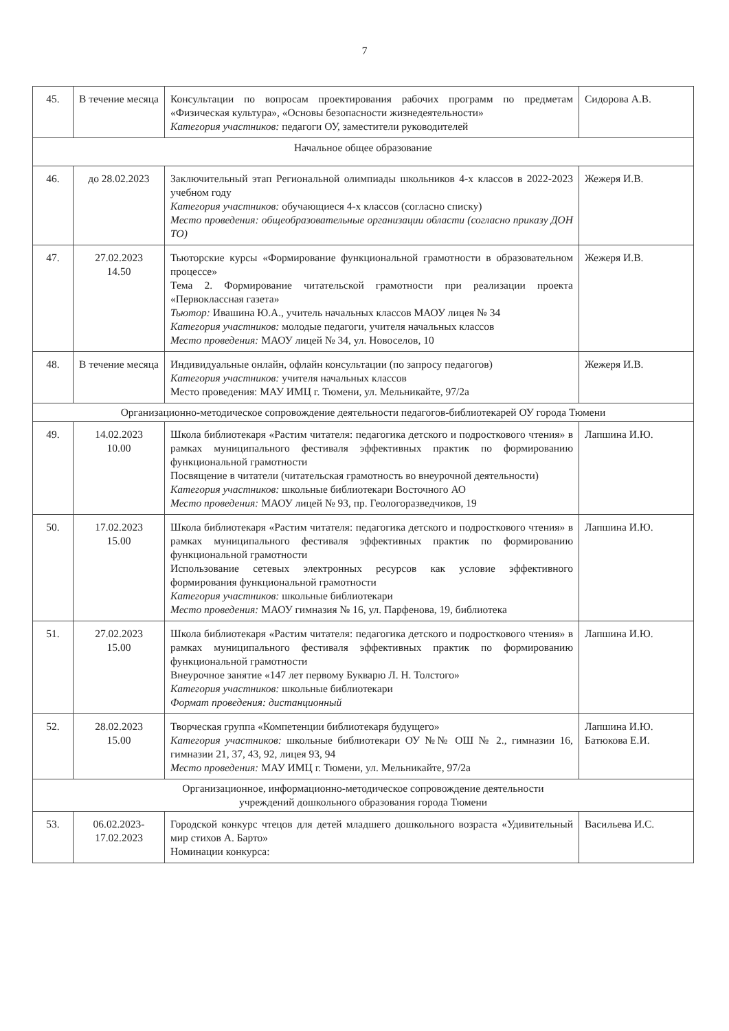7
| 45. | В течение месяца | Консультации по вопросам проектирования рабочих программ по предметам «Физическая культура», «Основы безопасности жизнедеятельности» Категория участников: педагоги ОУ, заместители руководителей | Сидорова А.В. |
| Начальное общее образование | | | |
| 46. | до 28.02.2023 | Заключительный этап Региональной олимпиады школьников 4-х классов в 2022-2023 учебном году Категория участников: обучающиеся 4-х классов (согласно списку) Место проведения: общеобразовательные организации области (согласно приказу ДОН ТО) | Жежеря И.В. |
| 47. | 27.02.2023 14.50 | Тьюторские курсы «Формирование функциональной грамотности в образовательном процессе» Тема 2. Формирование читательской грамотности при реализации проекта «Первоклассная газета» Тьютор: Ивашина Ю.А., учитель начальных классов МАОУ лицея № 34 Категория участников: молодые педагоги, учителя начальных классов Место проведения: МАОУ лицей № 34, ул. Новоселов, 10 | Жежеря И.В. |
| 48. | В течение месяца | Индивидуальные онлайн, офлайн консультации (по запросу педагогов) Категория участников: учителя начальных классов Место проведения: МАУ ИМЦ г. Тюмени, ул. Мельникайте, 97/2а | Жежеря И.В. |
| Организационно-методическое сопровождение деятельности педагогов-библиотекарей ОУ города Тюмени | | | |
| 49. | 14.02.2023 10.00 | Школа библиотекаря «Растим читателя: педагогика детского и подросткового чтения» в рамках муниципального фестиваля эффективных практик по формированию функциональной грамотности Посвящение в читатели (читательская грамотность во внеурочной деятельности) Категория участников: школьные библиотекари Восточного АО Место проведения: МАОУ лицей № 93, пр. Геологоразведчиков, 19 | Лапшина И.Ю. |
| 50. | 17.02.2023 15.00 | Школа библиотекаря «Растим читателя: педагогика детского и подросткового чтения» в рамках муниципального фестиваля эффективных практик по формированию функциональной грамотности Использование сетевых электронных ресурсов как условие эффективного формирования функциональной грамотности Категория участников: школьные библиотекари Место проведения: МАОУ гимназия № 16, ул. Парфенова, 19, библиотека | Лапшина И.Ю. |
| 51. | 27.02.2023 15.00 | Школа библиотекаря «Растим читателя: педагогика детского и подросткового чтения» в рамках муниципального фестиваля эффективных практик по формированию функциональной грамотности Внеурочное занятие «147 лет первому Букварю Л. Н. Толстого» Категория участников: школьные библиотекари Формат проведения: дистанционный | Лапшина И.Ю. |
| 52. | 28.02.2023 15.00 | Творческая группа «Компетенции библиотекаря будущего» Категория участников: школьные библиотекари ОУ №№ ОШ № 2., гимназии 16, гимназии 21, 37, 43, 92, лицея 93, 94 Место проведения: МАУ ИМЦ г. Тюмени, ул. Мельникайте, 97/2а | Лапшина И.Ю. Батюкова Е.И. |
| Организационное, информационно-методическое сопровождение деятельности учреждений дошкольного образования города Тюмени | | | |
| 53. | 06.02.2023- 17.02.2023 | Городской конкурс чтецов для детей младшего дошкольного возраста «Удивительный мир стихов А. Барто» Номинации конкурса: | Васильева И.С. |